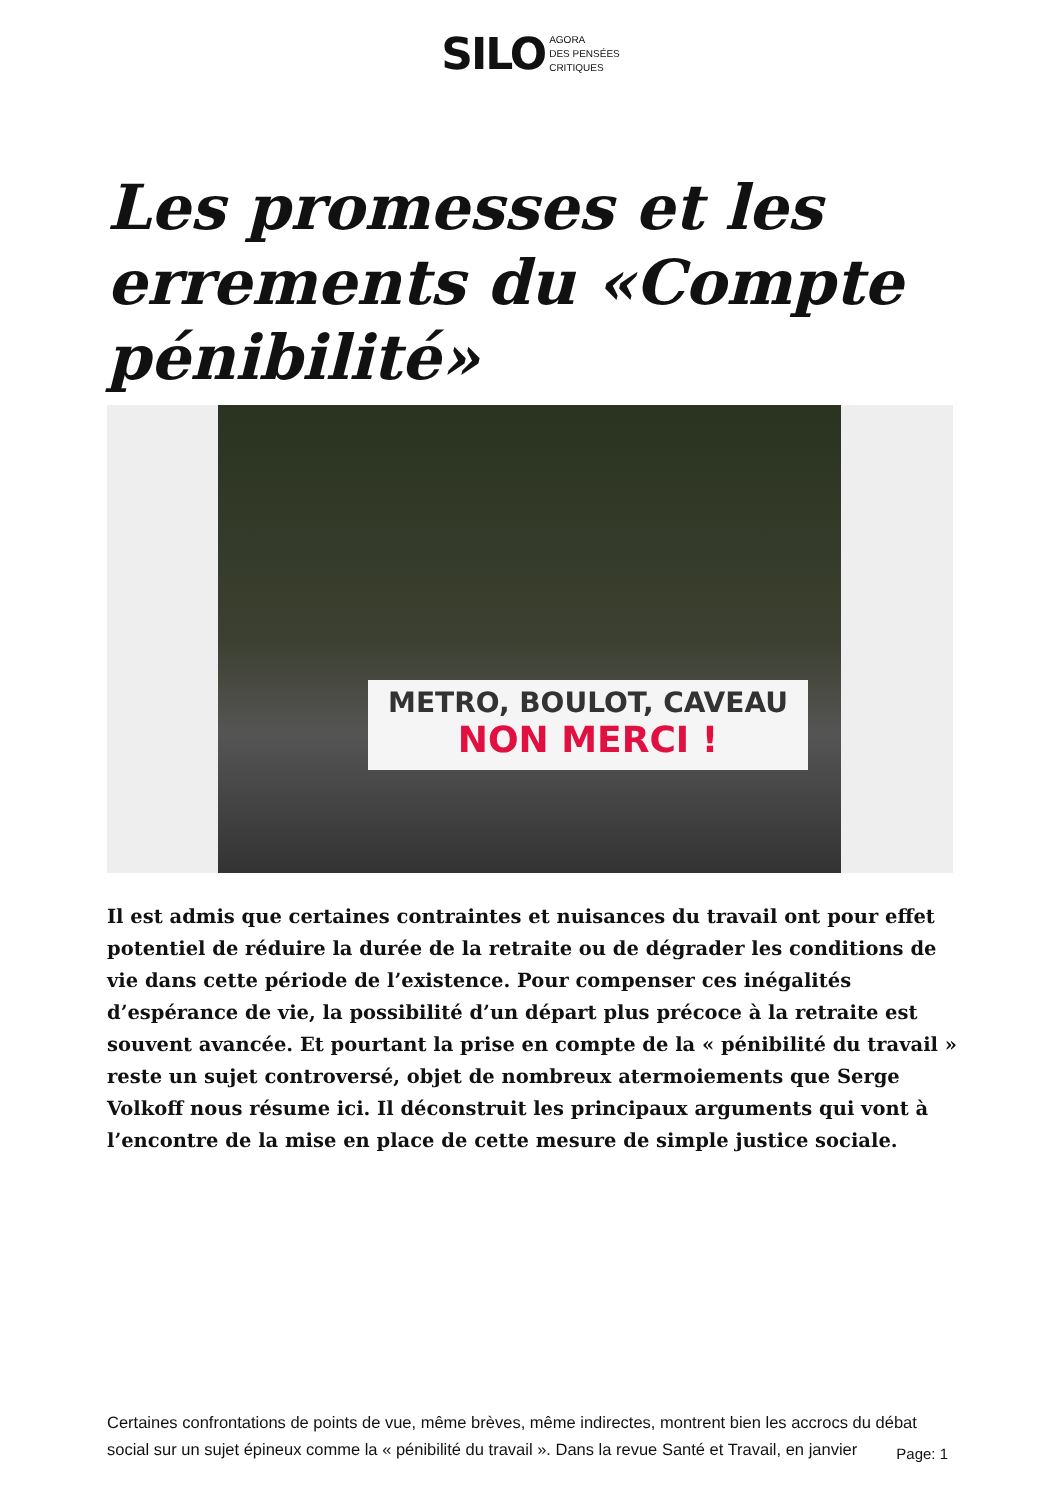SILO AGORA
DES PENSÉES
CRITIQUES
Les promesses et les errements du «Compte pénibilité»
METRO, BOULOT, CAVEAU
NON MERCI !
Il est admis que certaines contraintes et nuisances du travail ont pour effet potentiel de réduire la durée de la retraite ou de dégrader les conditions de vie dans cette période de l’existence. Pour compenser ces inégalités d’espérance de vie, la possibilité d’un départ plus précoce à la retraite est souvent avancée. Et pourtant la prise en compte de la « pénibilité du travail » reste un sujet controversé, objet de nombreux atermoiements que Serge Volkoff nous résume ici. Il déconstruit les principaux arguments qui vont à l’encontre de la mise en place de cette mesure de simple justice sociale.
Certaines confrontations de points de vue, même brèves, même indirectes, montrent bien les accrocs du débat social sur un sujet épineux comme la « pénibilité du travail ». Dans la revue Santé et Travail, en janvier
Page: 1